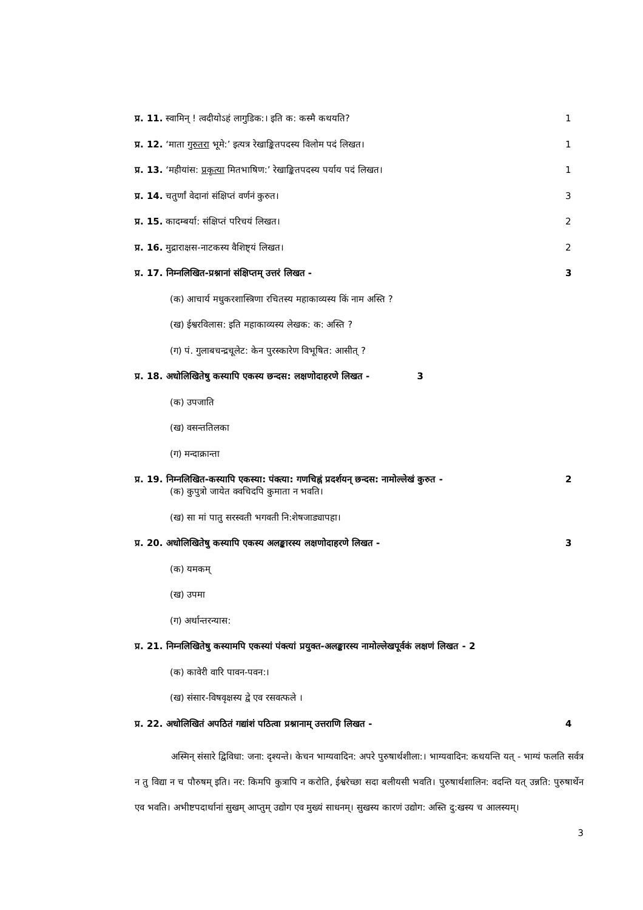प्र. 11. स्वामिन् ! त्वदीयोऽहं लागुडिक:। इति क: कस्मै कथयति? 1
प्र. 12. ‘माता गुरुतरा भूमे:’ इत्यत्र रेखाङ्कितपदस्य विलोम पदं लिखत। 1
प्र. 13. ‘महीयांस: प्रकृत्या मितभाषिण:’ रेखाङ्कितपदस्य पर्याय पदं लिखत। 1
प्र. 14. चतुर्णां वेदानां संक्षिप्तं वर्णनं कुरुत। 3
प्र. 15. कादम्बर्या: संक्षिप्तं परिचयं लिखत। 2
प्र. 16. मुद्राराक्षस-नाटकस्य वैशिष्ट्यं लिखत। 2
प्र. 17. निम्नलिखित-प्रश्नानां संक्षिप्तम् उत्तरं लिखत - 3
(क) आचार्य मधुकरशास्त्रिणा रचितस्य महाकाव्यस्य किं नाम अस्ति ?
(ख) ईश्वरविलास: इति महाकाव्यस्य लेखक: क: अस्ति ?
(ग) पं. गुलाबचन्द्रचूलेट: केन पुरस्कारेण विभूषित: आसीत् ?
प्र. 18. अधोलिखितेषु कस्यापि एकस्य छन्दस: लक्षणोदाहरणे लिखत - 3
(क) उपजाति
(ख) वसन्ततिलका
(ग) मन्दाक्रान्ता
प्र. 19. निम्नलिखित-कस्यापि एकस्या: पंक्त्या: गणचिह्नं प्रदर्शयन् छन्दस: नामोल्लेखं कुरुत - 2
(क) कुपुत्रो जायेत क्वचिदपि कुमाता न भवति।
(ख) सा मां पातु सरस्वती भगवती नि:शेषजाड्यापहा।
प्र. 20. अधोलिखितेषु कस्यापि एकस्य अलङ्कारस्य लक्षणोदाहरणे लिखत - 3
(क) यमकम्
(ख) उपमा
(ग) अर्थान्तरन्यास:
प्र. 21. निम्नलिखितेषु कस्यामपि एकस्यां पंक्त्यां प्रयुक्त-अलङ्कारस्य नामोल्लेखपूर्वकं लक्षणं लिखत - 2
(क) कावेरी वारि पावन-पवन:।
(ख) संसार-विषवृक्षस्य द्वे एव रसवत्फले ।
प्र. 22. अधोलिखितं अपठितं गद्यांशं पठित्वा प्रश्नानाम् उत्तराणि लिखत - 4
अस्मिन् संसारे द्विविधा: जना: दृश्यन्ते। केचन भाग्यवादिन: अपरे पुरुषार्थशीला:। भाग्यवादिन: कथयन्ति यत् - भाग्यं फलति सर्वत्र न तु विद्या न च पौरुषम् इति। नर: किमपि कुत्रापि न करोति, ईश्वरेच्छा सदा बलीयसी भवति। पुरुषार्थशालिन: वदन्ति यत् उन्नति: पुरुषार्थेन एव भवति। अभीष्टपदार्थानां सुखम् आप्तुम् उद्योग एव मुख्यं साधनम्। सुखस्य कारणं उद्योग: अस्ति दु:खस्य च आलस्यम्।
3